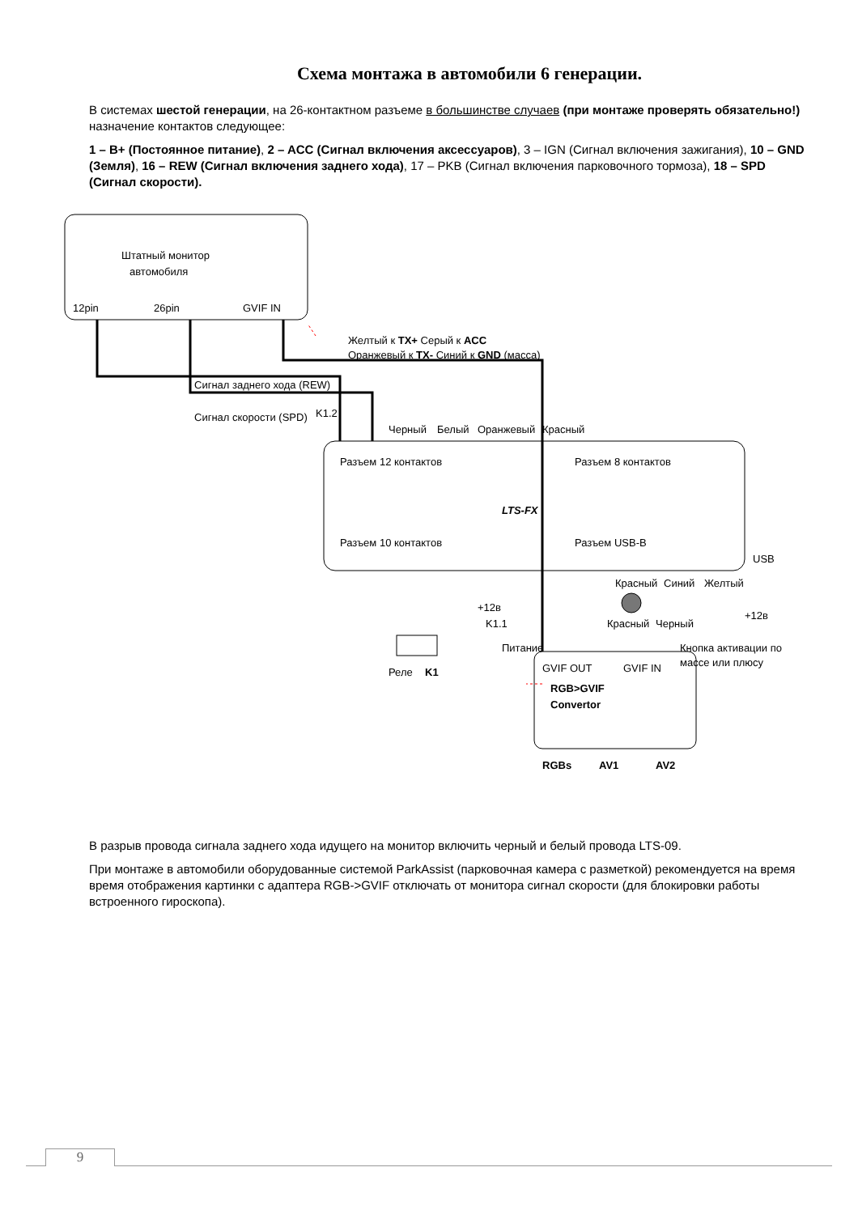Схема монтажа в автомобили 6 генерации.
В системах шестой генерации, на 26-контактном разъеме в большинстве случаев (при монтаже проверять обязательно!) назначение контактов следующее:
1 – B+ (Постоянное питание), 2 – ACC (Сигнал включения аксессуаров), 3 – IGN (Сигнал включения зажигания), 10 – GND (Земля), 16 – REW (Сигнал включения заднего хода), 17 – PKB (Сигнал включения парковочного тормоза), 18 – SPD (Сигнал скорости).
Штатный монитор
автомобиля
12pin
26pin
GVIF IN
LTS-FX
Разъем 12 контактов
Разъем 10 контактов
Разъем 8 контактов
Разъем USB-B
USB
RGB>GVIF
Convertor
GVIF OUT
GVIF IN
RGBs
AV1
AV2
Питание
K1.1
+12в
Реле
K1
Сигнал заднего хода (REW)
Сигнал скорости (SPD)
K1.2
Черный
Белый
Оранжевый
Красный
Красный
Черный
Желтый к TX+ Серый к ACC
Оранжевый к TX- Синий к GND (масса)
Красный
Синий
Желтый
+12в
Кнопка активации по
массе или плюсу
В разрыв провода сигнала заднего хода идущего на монитор включить черный и белый провода LTS-09.
При монтаже в автомобили оборудованные системой ParkAssist (парковочная камера с разметкой) рекомендуется на время время отображения картинки с адаптера RGB->GVIF отключать от монитора сигнал скорости (для блокировки работы встроенного гироскопа).
9